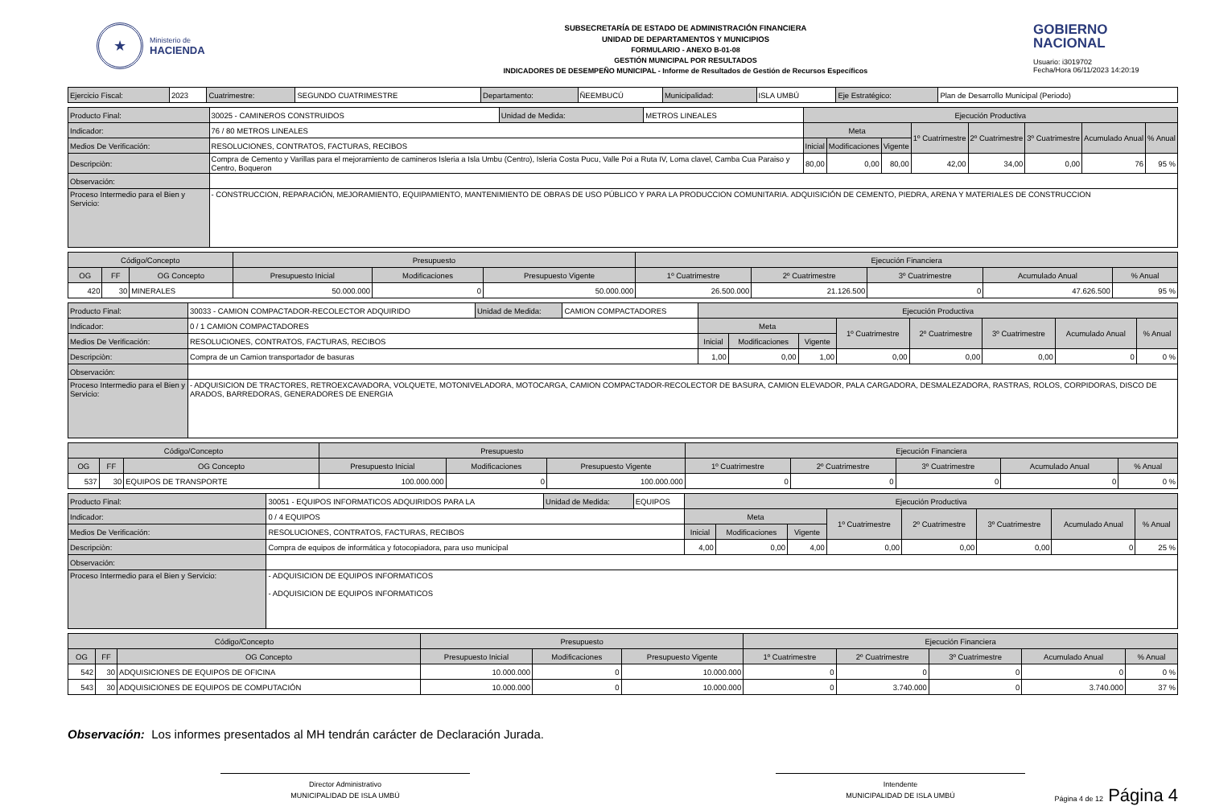★
Ministerio de
HACIENDA
SUBSECRETARÍA DE ESTADO DE ADMINISTRACIÓN FINANCIERA
UNIDAD DE DEPARTAMENTOS Y MUNICIPIOS
FORMULARIO - ANEXO B-01-08
GESTIÓN MUNICIPAL POR RESULTADOS
INDICADORES DE DESEMPEÑO MUNICIPAL - Informe de Resultados de Gestión de Recursos Específicos
GOBIERNO
NACIONAL
Usuario: i3019702
Fecha/Hora 06/11/2023 14:20:19
| Ejercicio Fiscal: | 2023 | Cuatrimestre: | SEGUNDO CUATRIMESTRE | Departamento: | ÑEEMBUCÚ | Municipalidad: | ISLA UMBÚ | Eje Estratégico: | Plan de Desarrollo Municipal (Periodo) |
| Producto Final: | 30025 - CAMINEROS CONSTRUIDOS | Unidad de Medida: | METROS LINEALES | Ejecución Productiva | | | | | | | |
| Indicador: | 76 / 80 METROS LINEALES | | | Meta | | | 1º Cuatrimestre | 2º Cuatrimestre | 3º Cuatrimestre | Acumulado Anual | % Anual |
| Medios De Verificación: | RESOLUCIONES, CONTRATOS, FACTURAS, RECIBOS | | | Inicial | Modificaciones | Vigente | | | | | |
| Descripciòn: | Compra de Cemento y Varillas para el mejoramiento de camineros Isleria a Isla Umbu (Centro), Isleria Costa Pucu, Valle Poi a Ruta IV, Loma clavel, Camba Cua Paraiso y Centro, Boqueron | | | 80,00 | 0,00 | 80,00 | 42,00 | 34,00 | 0,00 | 76 | 95 % |
| Observación: | | | | | | | | | | | |
| Proceso Intermedio para el Bien y Servicio: | - CONSTRUCCION, REPARACIÓN, MEJORAMIENTO, EQUIPAMIENTO, MANTENIMIENTO DE OBRAS DE USO PÚBLICO Y PARA LA PRODUCCION COMUNITARIA. ADQUISICIÓN DE CEMENTO, PIEDRA, ARENA Y MATERIALES DE CONSTRUCCION | | | | | | | | | | |
| Código/Concepto | | | Presupuesto | | | Ejecución Financiera | | | | |
| OG | FF | OG Concepto | Presupuesto Inicial | Modificaciones | Presupuesto Vigente | 1º Cuatrimestre | 2º Cuatrimestre | 3º Cuatrimestre | Acumulado Anual | % Anual |
| 420 | 30 | MINERALES | 50.000.000 | 0 | 50.000.000 | 26.500.000 | 21.126.500 | 0 | 47.626.500 | 95 % |
| Producto Final: | 30033 - CAMION COMPACTADOR-RECOLECTOR ADQUIRIDO | Unidad de Medida: | CAMION COMPACTADORES | Ejecución Productiva | | | | | | | |
| Indicador: | 0 / 1 CAMION COMPACTADORES | | | Meta | | | 1º Cuatrimestre | 2º Cuatrimestre | 3º Cuatrimestre | Acumulado Anual | % Anual |
| Medios De Verificación: | RESOLUCIONES, CONTRATOS, FACTURAS, RECIBOS | | | Inicial | Modificaciones | Vigente | | | | | |
| Descripciòn: | Compra de un Camion transportador de basuras | | | 1,00 | 0,00 | 1,00 | 0,00 | 0,00 | 0,00 | 0 | 0 % |
| Observación: | | | | | | | | | | | |
| Proceso Intermedio para el Bien y Servicio: | - ADQUISICION DE TRACTORES, RETROEXCAVADORA, VOLQUETE, MOTONIVELADORA, MOTOCARGA, CAMION COMPACTADOR-RECOLECTOR DE BASURA, CAMION ELEVADOR, PALA CARGADORA, DESMALEZADORA, RASTRAS, ROLOS, CORPIDORAS, DISCO DE ARADOS, BARREDORAS, GENERADORES DE ENERGIA | | | | | | | | | | |
| Código/Concepto | | | Presupuesto | | | Ejecución Financiera | | | | |
| OG | FF | OG Concepto | Presupuesto Inicial | Modificaciones | Presupuesto Vigente | 1º Cuatrimestre | 2º Cuatrimestre | 3º Cuatrimestre | Acumulado Anual | % Anual |
| 537 | 30 | EQUIPOS DE TRANSPORTE | 100.000.000 | 0 | 100.000.000 | 0 | 0 | 0 | 0 | 0 % |
| Producto Final: | 30051 - EQUIPOS INFORMATICOS ADQUIRIDOS PARA LA | Unidad de Medida: | EQUIPOS | Ejecución Productiva | | | | | | | |
| Indicador: | 0 / 4 EQUIPOS | | | Meta | | | 1º Cuatrimestre | 2º Cuatrimestre | 3º Cuatrimestre | Acumulado Anual | % Anual |
| Medios De Verificación: | RESOLUCIONES, CONTRATOS, FACTURAS, RECIBOS | | | Inicial | Modificaciones | Vigente | | | | | |
| Descripciòn: | Compra de equipos de informática y fotocopiadora, para uso municipal | | | 4,00 | 0,00 | 4,00 | 0,00 | 0,00 | 0,00 | 0 | 25 % |
| Observación: | | | | | | | | | | | |
| Proceso Intermedio para el Bien y Servicio: | - ADQUISICION DE EQUIPOS INFORMATICOS - ADQUISICION DE EQUIPOS INFORMATICOS | | | | | | | | | | |
| Código/Concepto | | | Presupuesto | | | Ejecución Financiera | | | | |
| OG | FF | OG Concepto | Presupuesto Inicial | Modificaciones | Presupuesto Vigente | 1º Cuatrimestre | 2º Cuatrimestre | 3º Cuatrimestre | Acumulado Anual | % Anual |
| 542 | 30 | ADQUISICIONES DE EQUIPOS DE OFICINA | 10.000.000 | 0 | 10.000.000 | 0 | 0 | 0 | 0 | 0 % |
| 543 | 30 | ADQUISICIONES DE EQUIPOS DE COMPUTACIÓN | 10.000.000 | 0 | 10.000.000 | 0 | 3.740.000 | 0 | 3.740.000 | 37 % |
Observación: Los informes presentados al MH tendrán carácter de Declaración Jurada.
Director Administrativo
MUNICIPALIDAD DE ISLA UMBÚ
Intendente
MUNICIPALIDAD DE ISLA UMBÚ
Página 4 de 12 Página 4